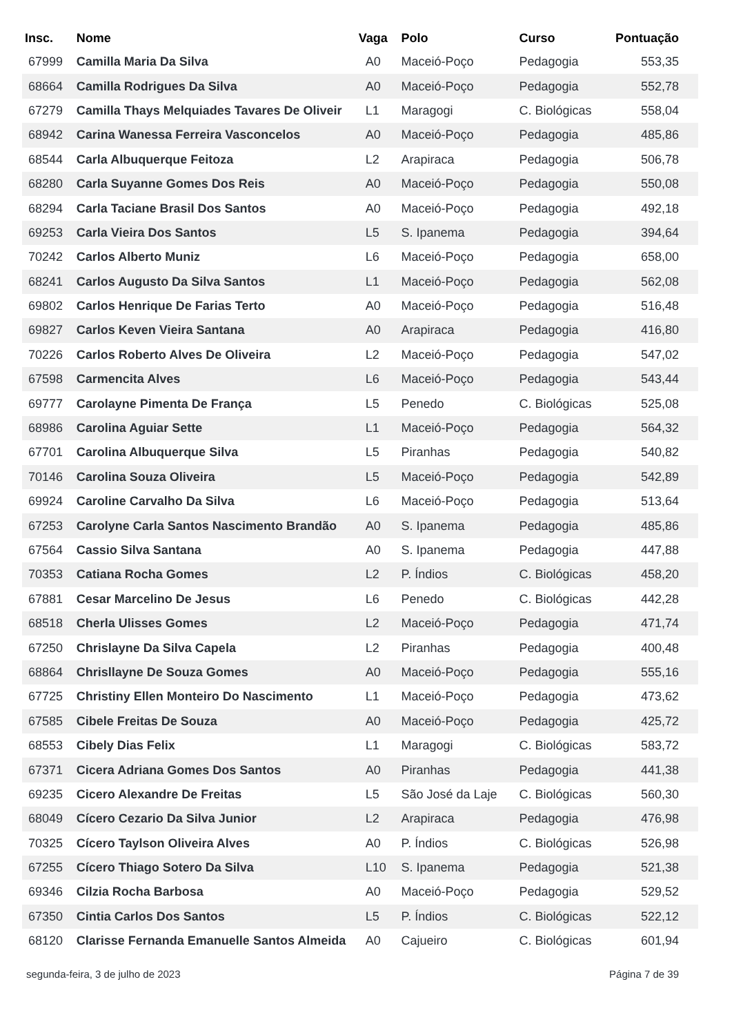| Insc. | Nome | Vaga | Polo | Curso | Pontuação |
| --- | --- | --- | --- | --- | --- |
| 67999 | Camilla Maria Da Silva | A0 | Maceió-Poço | Pedagogia | 553,35 |
| 68664 | Camilla Rodrigues Da Silva | A0 | Maceió-Poço | Pedagogia | 552,78 |
| 67279 | Camilla Thays Melquiades Tavares De Oliveir | L1 | Maragogi | C. Biológicas | 558,04 |
| 68942 | Carina Wanessa Ferreira Vasconcelos | A0 | Maceió-Poço | Pedagogia | 485,86 |
| 68544 | Carla Albuquerque Feitoza | L2 | Arapiraca | Pedagogia | 506,78 |
| 68280 | Carla Suyanne Gomes Dos Reis | A0 | Maceió-Poço | Pedagogia | 550,08 |
| 68294 | Carla Taciane Brasil Dos Santos | A0 | Maceió-Poço | Pedagogia | 492,18 |
| 69253 | Carla Vieira Dos Santos | L5 | S. Ipanema | Pedagogia | 394,64 |
| 70242 | Carlos Alberto Muniz | L6 | Maceió-Poço | Pedagogia | 658,00 |
| 68241 | Carlos Augusto Da Silva Santos | L1 | Maceió-Poço | Pedagogia | 562,08 |
| 69802 | Carlos Henrique De Farias Terto | A0 | Maceió-Poço | Pedagogia | 516,48 |
| 69827 | Carlos Keven Vieira Santana | A0 | Arapiraca | Pedagogia | 416,80 |
| 70226 | Carlos Roberto Alves De Oliveira | L2 | Maceió-Poço | Pedagogia | 547,02 |
| 67598 | Carmencita Alves | L6 | Maceió-Poço | Pedagogia | 543,44 |
| 69777 | Carolayne Pimenta De França | L5 | Penedo | C. Biológicas | 525,08 |
| 68986 | Carolina Aguiar Sette | L1 | Maceió-Poço | Pedagogia | 564,32 |
| 67701 | Carolina Albuquerque Silva | L5 | Piranhas | Pedagogia | 540,82 |
| 70146 | Carolina Souza Oliveira | L5 | Maceió-Poço | Pedagogia | 542,89 |
| 69924 | Caroline Carvalho Da Silva | L6 | Maceió-Poço | Pedagogia | 513,64 |
| 67253 | Carolyne Carla Santos Nascimento Brandão | A0 | S. Ipanema | Pedagogia | 485,86 |
| 67564 | Cassio Silva Santana | A0 | S. Ipanema | Pedagogia | 447,88 |
| 70353 | Catiana Rocha Gomes | L2 | P. Índios | C. Biológicas | 458,20 |
| 67881 | Cesar Marcelino De Jesus | L6 | Penedo | C. Biológicas | 442,28 |
| 68518 | Cherla Ulisses Gomes | L2 | Maceió-Poço | Pedagogia | 471,74 |
| 67250 | Chrislayne Da Silva Capela | L2 | Piranhas | Pedagogia | 400,48 |
| 68864 | Chrisllayne De Souza Gomes | A0 | Maceió-Poço | Pedagogia | 555,16 |
| 67725 | Christiny Ellen Monteiro Do Nascimento | L1 | Maceió-Poço | Pedagogia | 473,62 |
| 67585 | Cibele Freitas De Souza | A0 | Maceió-Poço | Pedagogia | 425,72 |
| 68553 | Cibely Dias Felix | L1 | Maragogi | C. Biológicas | 583,72 |
| 67371 | Cicera Adriana Gomes Dos Santos | A0 | Piranhas | Pedagogia | 441,38 |
| 69235 | Cicero Alexandre De Freitas | L5 | São José da Laje | C. Biológicas | 560,30 |
| 68049 | Cícero Cezario Da Silva Junior | L2 | Arapiraca | Pedagogia | 476,98 |
| 70325 | Cícero Taylson Oliveira Alves | A0 | P. Índios | C. Biológicas | 526,98 |
| 67255 | Cícero Thiago Sotero Da Silva | L10 | S. Ipanema | Pedagogia | 521,38 |
| 69346 | Cilzia Rocha Barbosa | A0 | Maceió-Poço | Pedagogia | 529,52 |
| 67350 | Cintia Carlos Dos Santos | L5 | P. Índios | C. Biológicas | 522,12 |
| 68120 | Clarisse Fernanda Emanuelle Santos Almeida | A0 | Cajueiro | C. Biológicas | 601,94 |
segunda-feira, 3 de julho de 2023 Página 7 de 39